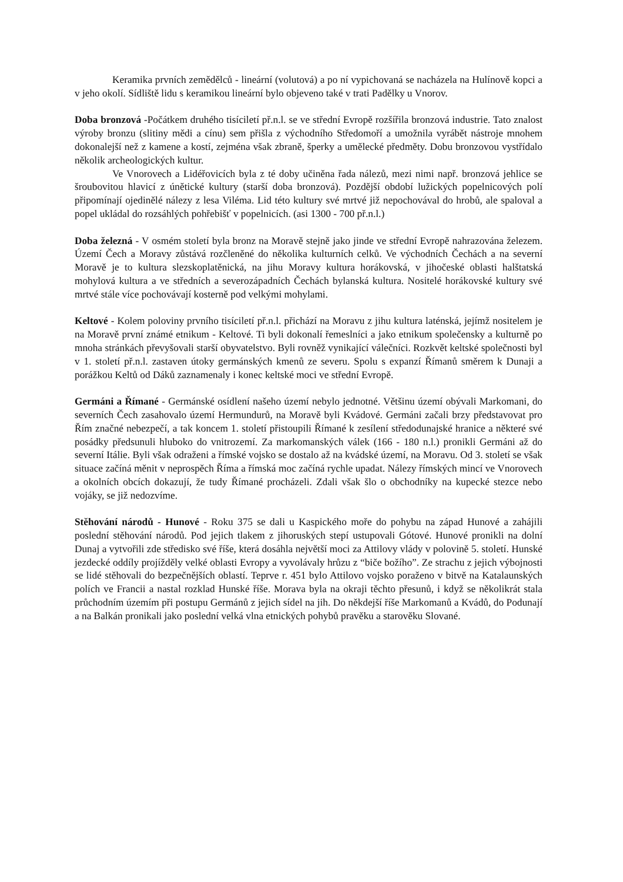Keramika prvních zemědělců - lineární (volutová) a po ní vypichovaná se nacházela na Hulínově kopci a v jeho okolí. Sídliště lidu s keramikou lineární bylo objeveno také v trati Padělky u Vnorov.
Doba bronzová -Počátkem druhého tisíciletí př.n.l. se ve střední Evropě rozšířila bronzová industrie. Tato znalost výroby bronzu (slitiny mědi a cínu) sem přišla z východního Středomoří a umožnila vyrábět nástroje mnohem dokonalejší než z kamene a kostí, zejména však zbraně, šperky a umělecké předměty. Dobu bronzovou vystřídalo několik archeologických kultur.
Ve Vnorovech a Lidéřovicích byla z té doby učiněna řada nálezů, mezi nimi např. bronzová jehlice se šroubovitou hlavicí z únětické kultury (starší doba bronzová). Pozdější období lužických popelnicových polí připomínají ojedinělé nálezy z lesa Viléma. Lid této kultury své mrtvé již nepochovával do hrobů, ale spaloval a popel ukládal do rozsáhlých pohřebišť v popelnicích. (asi 1300 - 700 př.n.l.)
Doba železná - V osmém století byla bronz na Moravě stejně jako jinde ve střední Evropě nahrazována železem. Území Čech a Moravy zůstává rozčleněné do několika kulturních celků. Ve východních Čechách a na severní Moravě je to kultura slezskoplatěnická, na jihu Moravy kultura horákovská, v jihočeské oblasti halštatská mohylová kultura a ve středních a severozápadních Čechách bylanská kultura. Nositelé horákovské kultury své mrtvé stále více pochovávají kosterně pod velkými mohylami.
Keltové - Kolem poloviny prvního tisíciletí př.n.l. přichází na Moravu z jihu kultura laténská, jejímž nositelem je na Moravě první známé etnikum - Keltové. Ti byli dokonalí řemeslníci a jako etnikum společensky a kulturně po mnoha stránkách převyšovali starší obyvatelstvo. Byli rovněž vynikající válečníci. Rozkvět keltské společnosti byl v 1. století př.n.l. zastaven útoky germánských kmenů ze severu. Spolu s expanzí Římanů směrem k Dunaji a porážkou Keltů od Dáků zaznamenaly i konec keltské moci ve střední Evropě.
Germáni a Římané - Germánské osídlení našeho území nebylo jednotné. Většinu území obývali Markomani, do severních Čech zasahovalo území Hermundurů, na Moravě byli Kvádové. Germáni začali brzy představovat pro Řím značné nebezpečí, a tak koncem 1. století přistoupili Římané k zesílení středodunajské hranice a některé své posádky předsunuli hluboko do vnitrozemí. Za markomanských válek (166 - 180 n.l.) pronikli Germáni až do severní Itálie. Byli však odraženi a římské vojsko se dostalo až na kvádské území, na Moravu. Od 3. století se však situace začíná měnit v neprospěch Říma a římská moc začíná rychle upadat. Nálezy římských mincí ve Vnorovech a okolních obcích dokazují, že tudy Římané procházeli. Zdali však šlo o obchodníky na kupecké stezce nebo vojáky, se již nedozvíme.
Stěhování národů - Hunové - Roku 375 se dali u Kaspického moře do pohybu na západ Hunové a zahájili poslední stěhování národů. Pod jejich tlakem z jihoruských stepí ustupovali Gótové. Hunové pronikli na dolní Dunaj a vytvořili zde středisko své říše, která dosáhla největší moci za Attilovy vlády v polovině 5. století. Hunské jezdecké oddíly projížděly velké oblasti Evropy a vyvolávaly hrůzu z “biče božího”. Ze strachu z jejich výbojnosti se lidé stěhovali do bezpečnějších oblastí. Teprve r. 451 bylo Attilovo vojsko poraženo v bitvě na Katalaunských polích ve Francii a nastal rozklad Hunské říše. Morava byla na okraji těchto přesunů, i když se několikrát stala průchodním územím při postupu Germánů z jejich sídel na jih. Do někdejší říše Markomanů a Kvádů, do Podunají a na Balkán pronikali jako poslední velká vlna etnických pohybů pravěku a starověku Slované.